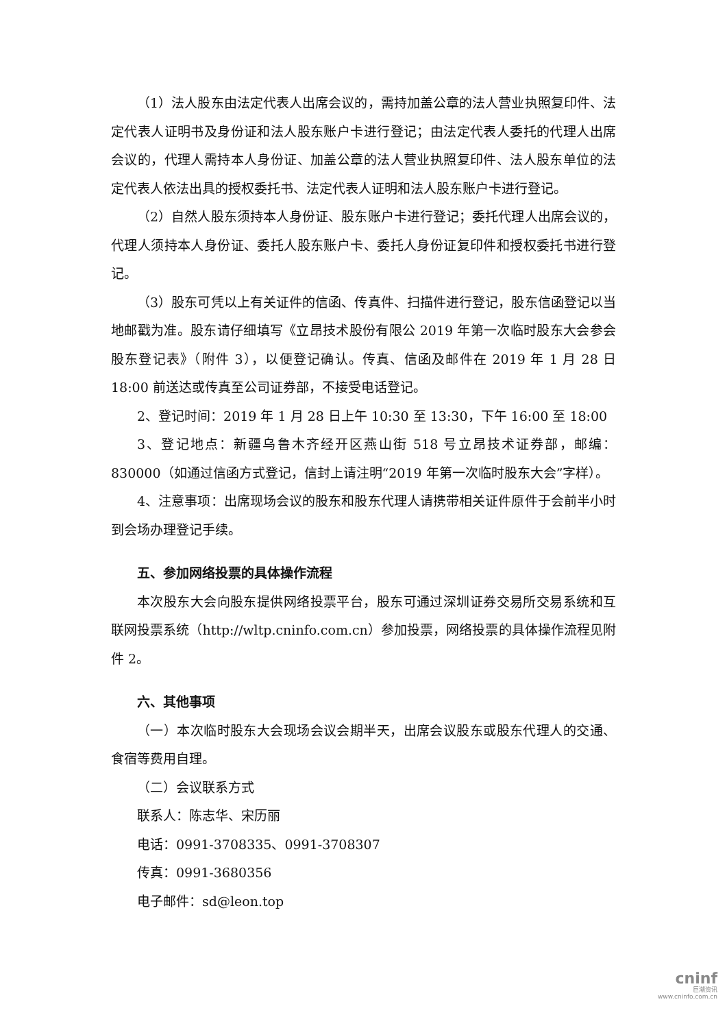（1）法人股东由法定代表人出席会议的，需持加盖公章的法人营业执照复印件、法定代表人证明书及身份证和法人股东账户卡进行登记；由法定代表人委托的代理人出席会议的，代理人需持本人身份证、加盖公章的法人营业执照复印件、法人股东单位的法定代表人依法出具的授权委托书、法定代表人证明和法人股东账户卡进行登记。
（2）自然人股东须持本人身份证、股东账户卡进行登记；委托代理人出席会议的，代理人须持本人身份证、委托人股东账户卡、委托人身份证复印件和授权委托书进行登记。
（3）股东可凭以上有关证件的信函、传真件、扫描件进行登记，股东信函登记以当地邮戳为准。股东请仔细填写《立昂技术股份有限公 2019 年第一次临时股东大会参会股东登记表》（附件 3），以便登记确认。传真、信函及邮件在 2019 年 1 月 28 日 18:00 前送达或传真至公司证券部，不接受电话登记。
2、登记时间：2019 年 1 月 28 日上午 10:30 至 13:30，下午 16:00 至 18:00
3、登记地点：新疆乌鲁木齐经开区燕山街 518 号立昂技术证券部，邮编：830000（如通过信函方式登记，信封上请注明“2019 年第一次临时股东大会”字样）。
4、注意事项：出席现场会议的股东和股东代理人请携带相关证件原件于会前半小时到会场办理登记手续。
五、参加网络投票的具体操作流程
本次股东大会向股东提供网络投票平台，股东可通过深圳证券交易所交易系统和互联网投票系统（http://wltp.cninfo.com.cn）参加投票，网络投票的具体操作流程见附件 2。
六、其他事项
（一）本次临时股东大会现场会议会期半天，出席会议股东或股东代理人的交通、食宿等费用自理。
（二）会议联系方式
联系人：陈志华、宋历丽
电话：0991-3708335、0991-3708307
传真：0991-3680356
电子邮件：sd@leon.top
cninf
巨潮资讯
www.cninfo.com.cn